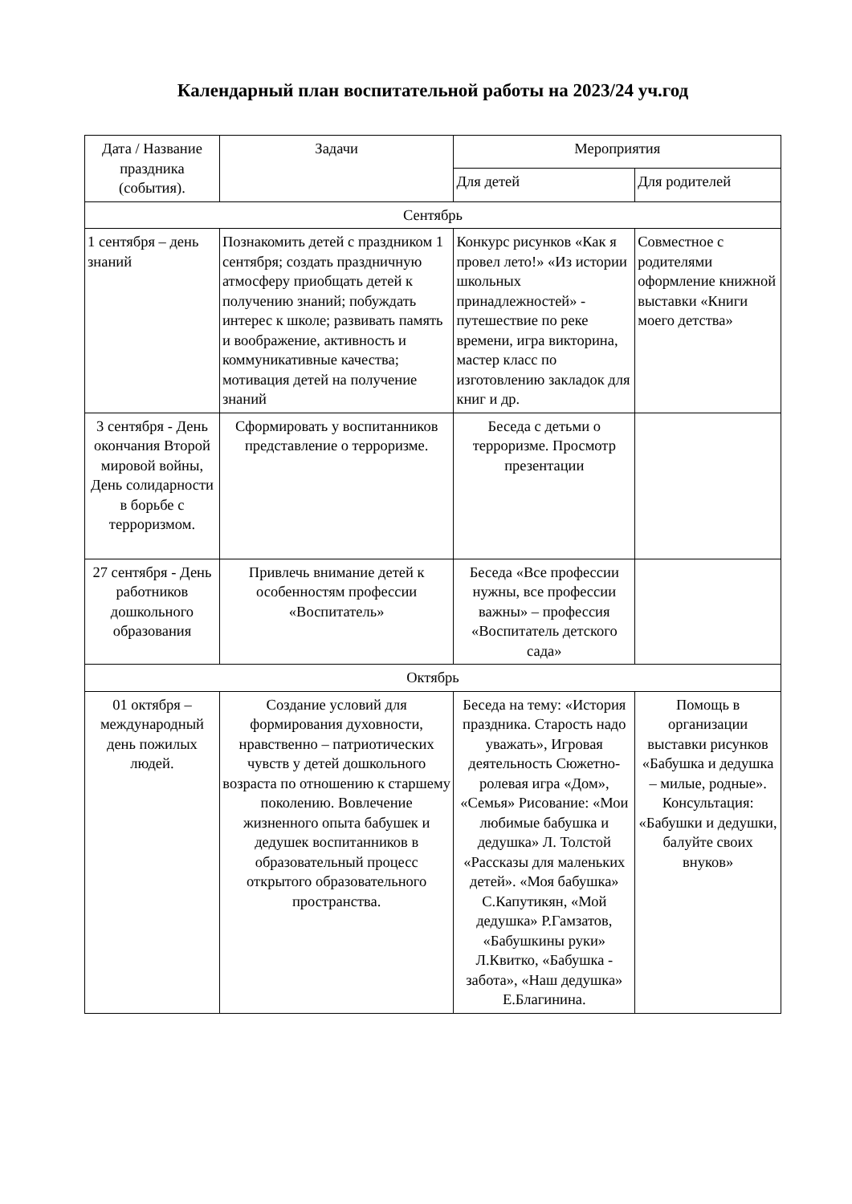Календарный план воспитательной работы на 2023/24 уч.год
| Дата / Название праздника (события). | Задачи | Мероприятия | |
| --- | --- | --- | --- |
| | | Для детей | Для родителей |
| Сентябрь | | | |
| 1 сентября – день знаний | Познакомить детей с праздником 1 сентября; создать праздничную атмосферу приобщать детей к получению знаний; побуждать интерес к школе; развивать память и воображение, активность и коммуникативные качества; мотивация детей на получение знаний | Конкурс рисунков «Как я провел лето!» «Из истории школьных принадлежностей» - путешествие по реке времени, игра викторина, мастер класс по изготовлению закладок для книг и др. | Совместное с родителями оформление книжной выставки «Книги моего детства» |
| 3 сентября - День окончания Второй мировой войны, День солидарности в борьбе с терроризмом. | Сформировать у воспитанников представление о терроризме. | Беседа с детьми о терроризме. Просмотр презентации | |
| 27 сентября - День работников дошкольного образования | Привлечь внимание детей к особенностям профессии «Воспитатель» | Беседа «Все профессии нужны, все профессии важны» – профессия «Воспитатель детского сада» | |
| Октябрь | | | |
| 01 октября – международный день пожилых людей. | Создание условий для формирования духовности, нравственно – патриотических чувств у детей дошкольного возраста по отношению к старшему поколению. Вовлечение жизненного опыта бабушек и дедушек воспитанников в образовательный процесс открытого образовательного пространства. | Беседа на тему: «История праздника. Старость надо уважать», Игровая деятельность Сюжетно-ролевая игра «Дом», «Семья» Рисование: «Мои любимые бабушка и дедушка» Л. Толстой «Рассказы для маленьких детей». «Моя бабушка» С.Капутикян, «Мой дедушка» Р.Гамзатов, «Бабушкины руки» Л.Квитко, «Бабушка - забота», «Наш дедушка» Е.Благинина. | Помощь в организации выставки рисунков «Бабушка и дедушка – милые, родные». Консультация: «Бабушки и дедушки, балуйте своих внуков» |